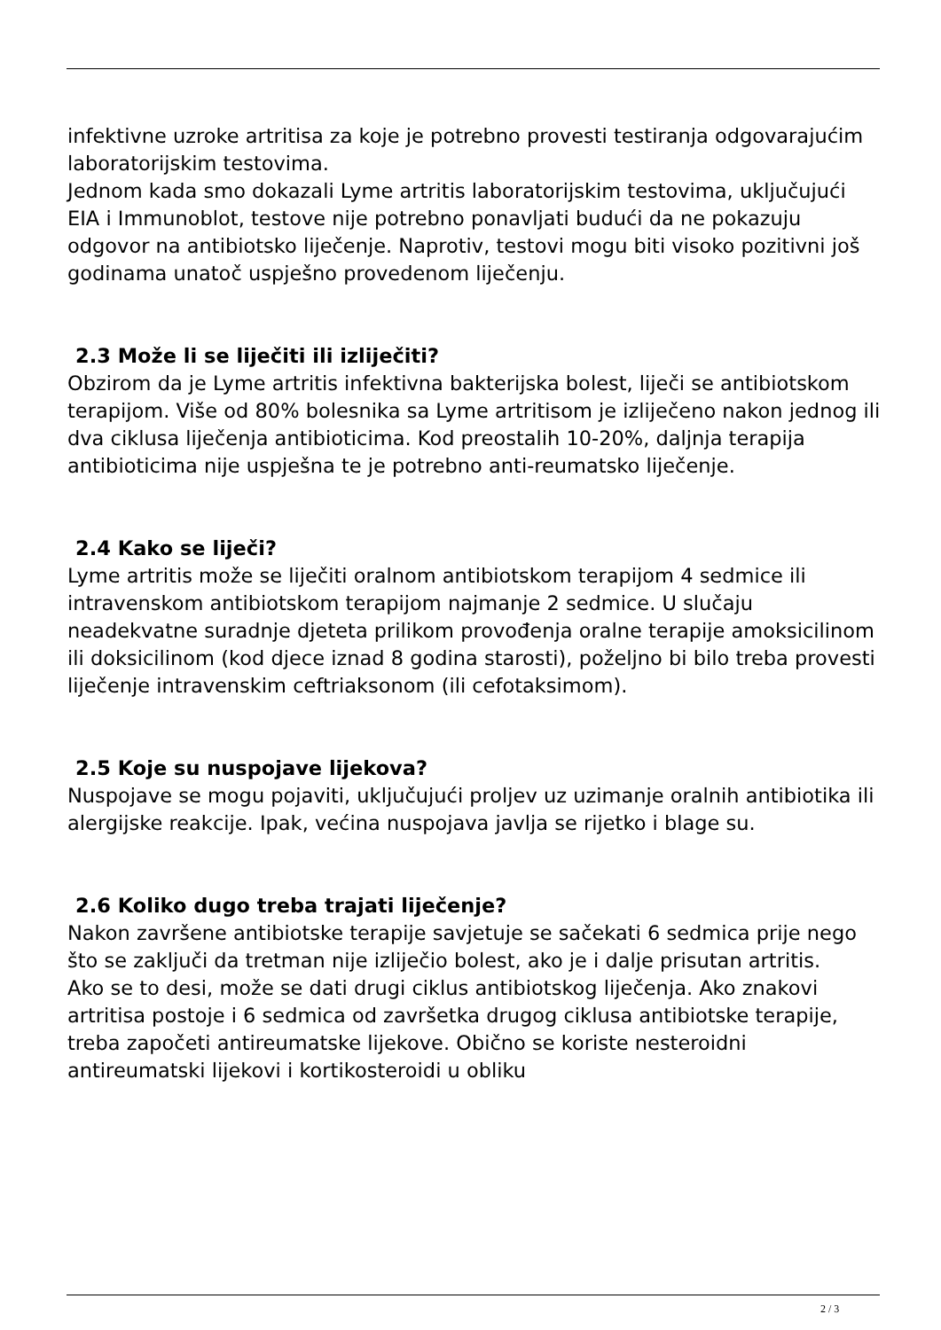infektivne uzroke artritisa za koje je potrebno provesti testiranja odgovarajućim laboratorijskim testovima.
Jednom kada smo dokazali Lyme artritis laboratorijskim testovima, uključujući EIA i Immunoblot, testove nije potrebno ponavljati budući da ne pokazuju odgovor na antibiotsko liječenje. Naprotiv, testovi mogu biti visoko pozitivni još godinama unatoč uspješno provedenom liječenju.
2.3 Može li se liječiti ili izliječiti?
Obzirom da je Lyme artritis infektivna bakterijska bolest, liječi se antibiotskom terapijom. Više od 80% bolesnika sa Lyme artritisom je izliječeno nakon jednog ili dva ciklusa liječenja antibioticima. Kod preostalih 10-20%, daljnja terapija antibioticima nije uspješna te je potrebno anti-reumatsko liječenje.
2.4 Kako se liječi?
Lyme artritis može se liječiti oralnom antibiotskom terapijom 4 sedmice ili intravenskom antibiotskom terapijom najmanje 2 sedmice. U slučaju neadekvatne suradnje djeteta prilikom provođenja oralne terapije amoksicilinom ili doksicilinom (kod djece iznad 8 godina starosti), poželjno bi bilo treba provesti liječenje intravenskim ceftriaksonom (ili cefotaksimom).
2.5 Koje su nuspojave lijekova?
Nuspojave se mogu pojaviti, uključujući proljev uz uzimanje oralnih antibiotika ili alergijske reakcije. Ipak, većina nuspojava javlja se rijetko i blage su.
2.6 Koliko dugo treba trajati liječenje?
Nakon završene antibiotske terapije savjetuje se sačekati 6 sedmica prije nego što se zaključi da tretman nije izliječio bolest, ako je i dalje prisutan artritis.
Ako se to desi, može se dati drugi ciklus antibiotskog liječenja. Ako znakovi artritisa postoje i 6 sedmica od završetka drugog ciklusa antibiotske terapije, treba započeti antireumatske lijekove. Obično se koriste nesteroidni antireumatski lijekovi i kortikosteroidi u obliku
2 / 3